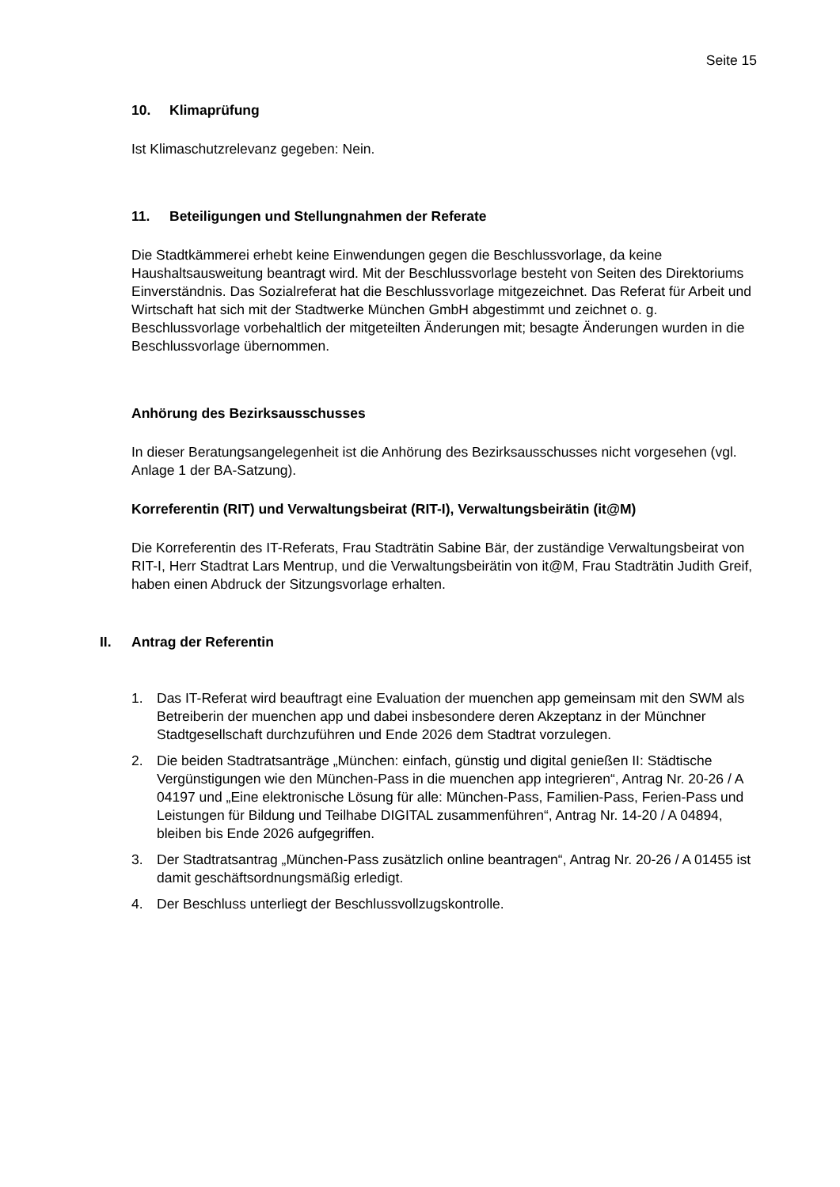Seite 15
10. Klimaprüfung
Ist Klimaschutzrelevanz gegeben: Nein.
11. Beteiligungen und Stellungnahmen der Referate
Die Stadtkämmerei erhebt keine Einwendungen gegen die Beschlussvorlage, da keine Haushaltsausweitung beantragt wird. Mit der Beschlussvorlage besteht von Seiten des Direktoriums Einverständnis. Das Sozialreferat hat die Beschlussvorlage mitgezeichnet. Das Referat für Arbeit und Wirtschaft hat sich mit der Stadtwerke München GmbH abgestimmt und zeichnet o. g. Beschlussvorlage vorbehaltlich der mitgeteilten Änderungen mit; besagte Änderungen wurden in die Beschlussvorlage übernommen.
Anhörung des Bezirksausschusses
In dieser Beratungsangelegenheit ist die Anhörung des Bezirksausschusses nicht vorgesehen (vgl. Anlage 1 der BA-Satzung).
Korreferentin (RIT) und Verwaltungsbeirat (RIT-I), Verwaltungsbeirätin (it@M)
Die Korreferentin des IT-Referats, Frau Stadträtin Sabine Bär, der zuständige Verwaltungsbeirat von RIT-I, Herr Stadtrat Lars Mentrup, und die Verwaltungsbeirätin von it@M, Frau Stadträtin Judith Greif, haben einen Abdruck der Sitzungsvorlage erhalten.
II. Antrag der Referentin
1. Das IT-Referat wird beauftragt eine Evaluation der muenchen app gemeinsam mit den SWM als Betreiberin der muenchen app und dabei insbesondere deren Akzeptanz in der Münchner Stadtgesellschaft durchzuführen und Ende 2026 dem Stadtrat vorzulegen.
2. Die beiden Stadtratsanträge „München: einfach, günstig und digital genießen II: Städtische Vergünstigungen wie den München-Pass in die muenchen app integrieren“, Antrag Nr. 20-26 / A 04197 und „Eine elektronische Lösung für alle: München-Pass, Familien-Pass, Ferien-Pass und Leistungen für Bildung und Teilhabe DIGITAL zusammenführen“, Antrag Nr. 14-20 / A 04894, bleiben bis Ende 2026 aufgegriffen.
3. Der Stadtratsantrag „München-Pass zusätzlich online beantragen“, Antrag Nr. 20-26 / A 01455 ist damit geschäftsordnungsmäßig erledigt.
4. Der Beschluss unterliegt der Beschlussvollzugskontrolle.